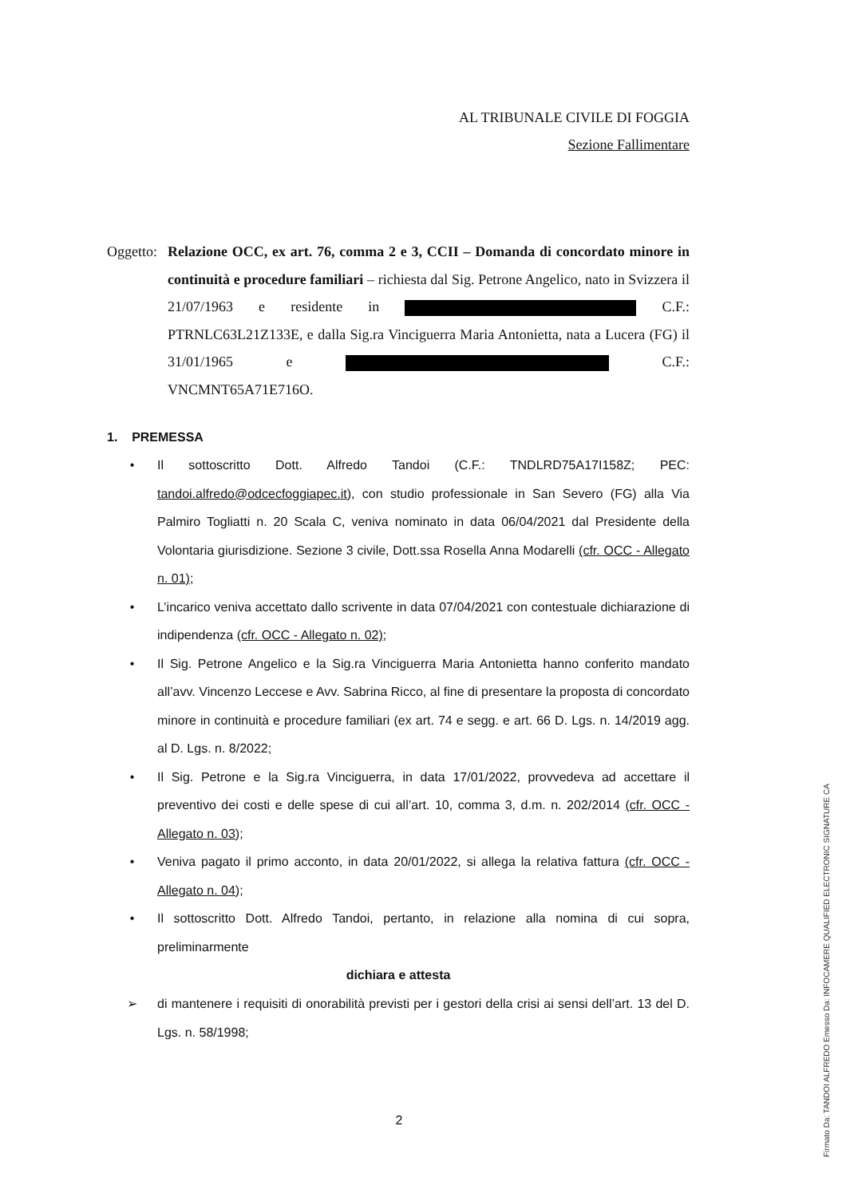AL TRIBUNALE CIVILE DI FOGGIA
Sezione Fallimentare
Oggetto:
Relazione OCC, ex art. 76, comma 2 e 3, CCII – Domanda di concordato minore in continuità e procedure familiari – richiesta dal Sig. Petrone Angelico, nato in Svizzera il 21/07/1963 e residente in C.F.: PTRNLC63L21Z133E, e dalla Sig.ra Vinciguerra Maria Antonietta, nata a Lucera (FG) il 31/01/1965 e C.F.: VNCMNT65A71E716O.
1. PREMESSA
• Il sottoscritto Dott. Alfredo Tandoi (C.F.: TNDLRD75A17I158Z; PEC: tandoi.alfredo@odcecfoggiapec.it), con studio professionale in San Severo (FG) alla Via Palmiro Togliatti n. 20 Scala C, veniva nominato in data 06/04/2021 dal Presidente della Volontaria giurisdizione. Sezione 3 civile, Dott.ssa Rosella Anna Modarelli (cfr. OCC - Allegato n. 01);
• L’incarico veniva accettato dallo scrivente in data 07/04/2021 con contestuale dichiarazione di indipendenza (cfr. OCC - Allegato n. 02);
• Il Sig. Petrone Angelico e la Sig.ra Vinciguerra Maria Antonietta hanno conferito mandato all’avv. Vincenzo Leccese e Avv. Sabrina Ricco, al fine di presentare la proposta di concordato minore in continuità e procedure familiari (ex art. 74 e segg. e art. 66 D. Lgs. n. 14/2019 agg. al D. Lgs. n. 8/2022;
• Il Sig. Petrone e la Sig.ra Vinciguerra, in data 17/01/2022, provvedeva ad accettare il preventivo dei costi e delle spese di cui all’art. 10, comma 3, d.m. n. 202/2014 (cfr. OCC - Allegato n. 03);
• Veniva pagato il primo acconto, in data 20/01/2022, si allega la relativa fattura (cfr. OCC - Allegato n. 04);
• Il sottoscritto Dott. Alfredo Tandoi, pertanto, in relazione alla nomina di cui sopra, preliminarmente
dichiara e attesta
➢ di mantenere i requisiti di onorabilità previsti per i gestori della crisi ai sensi dell’art. 13 del D. Lgs. n. 58/1998;
2
Firmato Da: TANDOI ALFREDO Emesso Da: INFOCAMERE QUALIFIED ELECTRONIC SIGNATURE CA